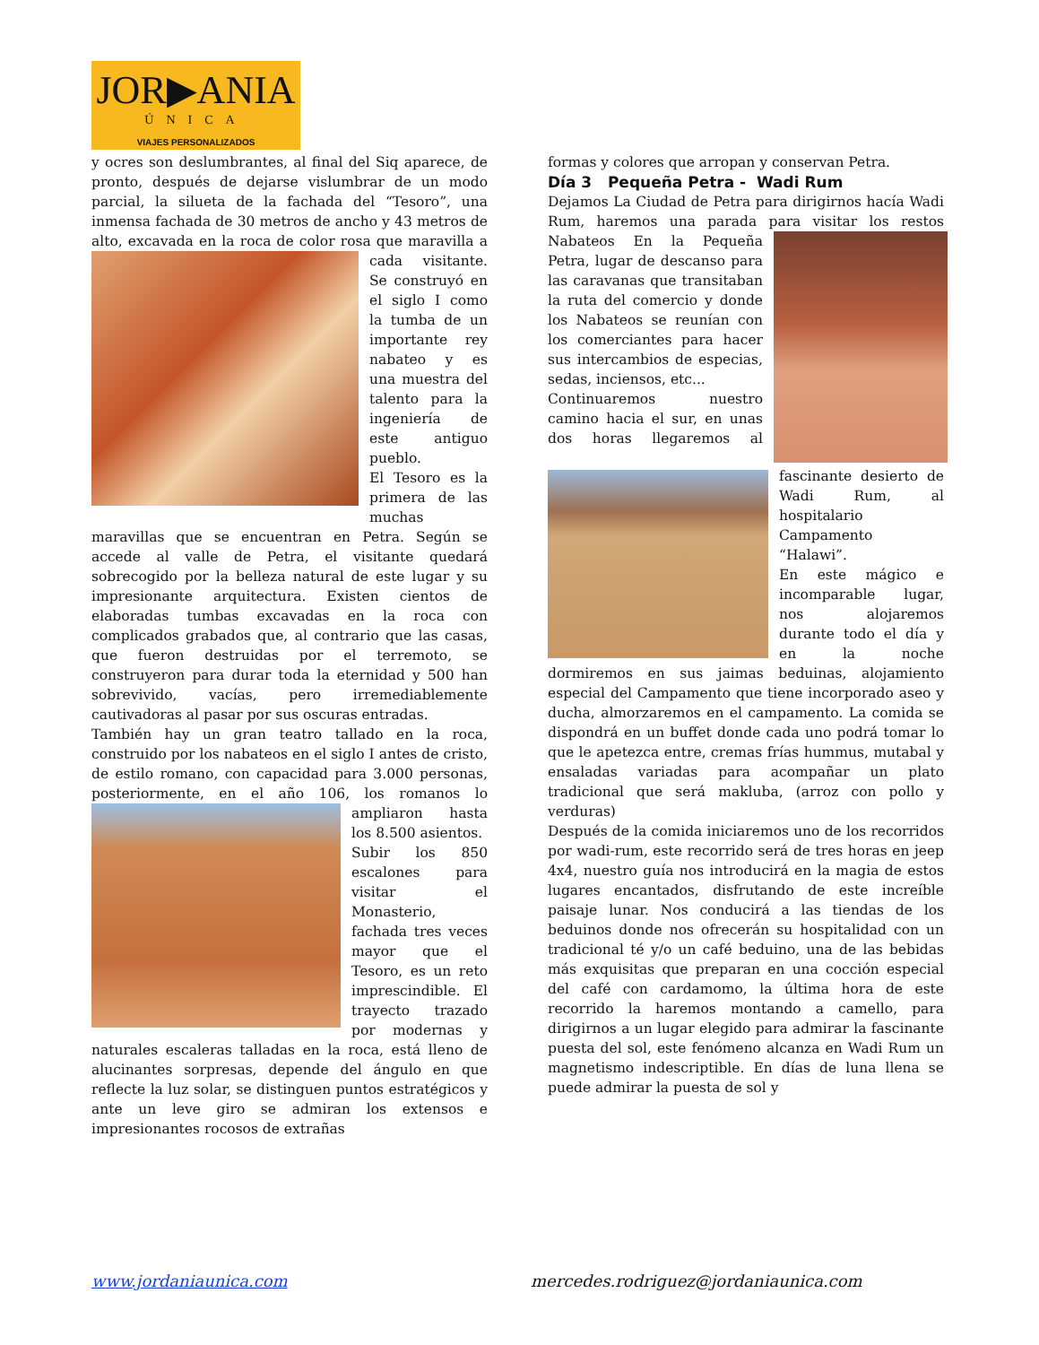JOR▶ANIA
ÚNICA
VIAJES PERSONALIZADOS
y ocres son deslumbrantes, al final del Siq aparece, de pronto, después de dejarse vislumbrar de un modo parcial, la silueta de la fachada del “Tesoro”, una inmensa fachada de 30 metros de ancho y 43 metros de alto, excavada en la roca de color rosa que maravilla a cada visitante. Se construyó en el siglo I como la tumba de un importante rey nabateo y es una muestra del talento para la ingeniería de este antiguo pueblo.
El Tesoro es la primera de las muchas maravillas que se encuentran en Petra. Según se accede al valle de Petra, el visitante quedará sobrecogido por la belleza natural de este lugar y su impresionante arquitectura. Existen cientos de elaboradas tumbas excavadas en la roca con complicados grabados que, al contrario que las casas, que fueron destruidas por el terremoto, se construyeron para durar toda la eternidad y 500 han sobrevivido, vacías, pero irremediablemente cautivadoras al pasar por sus oscuras entradas.
También hay un gran teatro tallado en la roca, construido por los nabateos en el siglo I antes de cristo, de estilo romano, con capacidad para 3.000 personas, posteriormente, en el año 106, los romanos lo ampliaron hasta los 8.500 asientos.
Subir los 850 escalones para visitar el Monasterio, fachada tres veces mayor que el Tesoro, es un reto imprescindible. El trayecto trazado por modernas y naturales escaleras talladas en la roca, está lleno de alucinantes sorpresas, depende del ángulo en que reflecte la luz solar, se distinguen puntos estratégicos y ante un leve giro se admiran los extensos e impresionantes rocosos de extrañas
formas y colores que arropan y conservan Petra.
Día 3 Pequeña Petra - Wadi Rum
Dejamos La Ciudad de Petra para dirigirnos hacía Wadi Rum, haremos una parada para visitar los restos Nabateos En la Pequeña Petra, lugar de descanso para las caravanas que transitaban la ruta del comercio y donde los Nabateos se reunían con los comerciantes para hacer sus intercambios de especias, sedas, inciensos, etc...
Continuaremos nuestro camino hacia el sur, en unas dos horas llegaremos al fascinante desierto de Wadi Rum, al hospitalario Campamento “Halawi”.
En este mágico e incomparable lugar, nos alojaremos durante todo el día y en la noche dormiremos en sus jaimas beduinas, alojamiento especial del Campamento que tiene incorporado aseo y ducha, almorzaremos en el campamento. La comida se dispondrá en un buffet donde cada uno podrá tomar lo que le apetezca entre, cremas frías hummus, mutabal y ensaladas variadas para acompañar un plato tradicional que será makluba, (arroz con pollo y verduras)
Después de la comida iniciaremos uno de los recorridos por wadi-rum, este recorrido será de tres horas en jeep 4x4, nuestro guía nos introducirá en la magia de estos lugares encantados, disfrutando de este increíble paisaje lunar. Nos conducirá a las tiendas de los beduinos donde nos ofrecerán su hospitalidad con un tradicional té y/o un café beduino, una de las bebidas más exquisitas que preparan en una cocción especial del café con cardamomo, la última hora de este recorrido la haremos montando a camello, para dirigirnos a un lugar elegido para admirar la fascinante puesta del sol, este fenómeno alcanza en Wadi Rum un magnetismo indescriptible. En días de luna llena se puede admirar la puesta de sol y
www.jordaniaunica.com mercedes.rodriguez@jordaniaunica.com